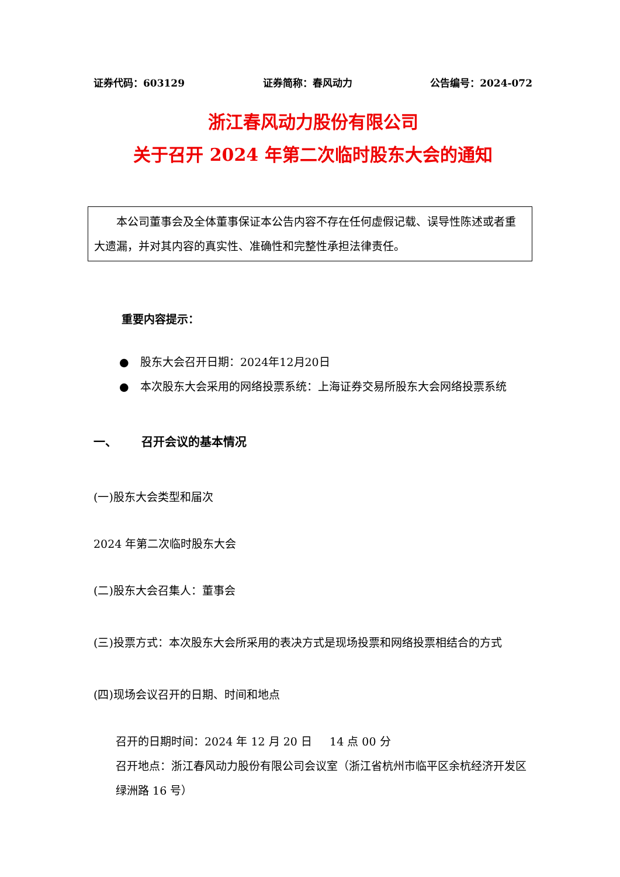证券代码：603129 证券简称：春风动力 公告编号：2024-072
浙江春风动力股份有限公司
关于召开 2024 年第二次临时股东大会的通知
本公司董事会及全体董事保证本公告内容不存在任何虚假记载、误导性陈述或者重大遗漏，并对其内容的真实性、准确性和完整性承担法律责任。
重要内容提示：
● 股东大会召开日期：2024年12月20日
● 本次股东大会采用的网络投票系统：上海证券交易所股东大会网络投票系统
一、 召开会议的基本情况
(一)股东大会类型和届次
2024 年第二次临时股东大会
(二)股东大会召集人：董事会
(三)投票方式：本次股东大会所采用的表决方式是现场投票和网络投票相结合的方式
(四)现场会议召开的日期、时间和地点
召开的日期时间：2024 年 12 月 20 日 14 点 00 分
召开地点：浙江春风动力股份有限公司会议室（浙江省杭州市临平区余杭经济开发区绿洲路 16 号）